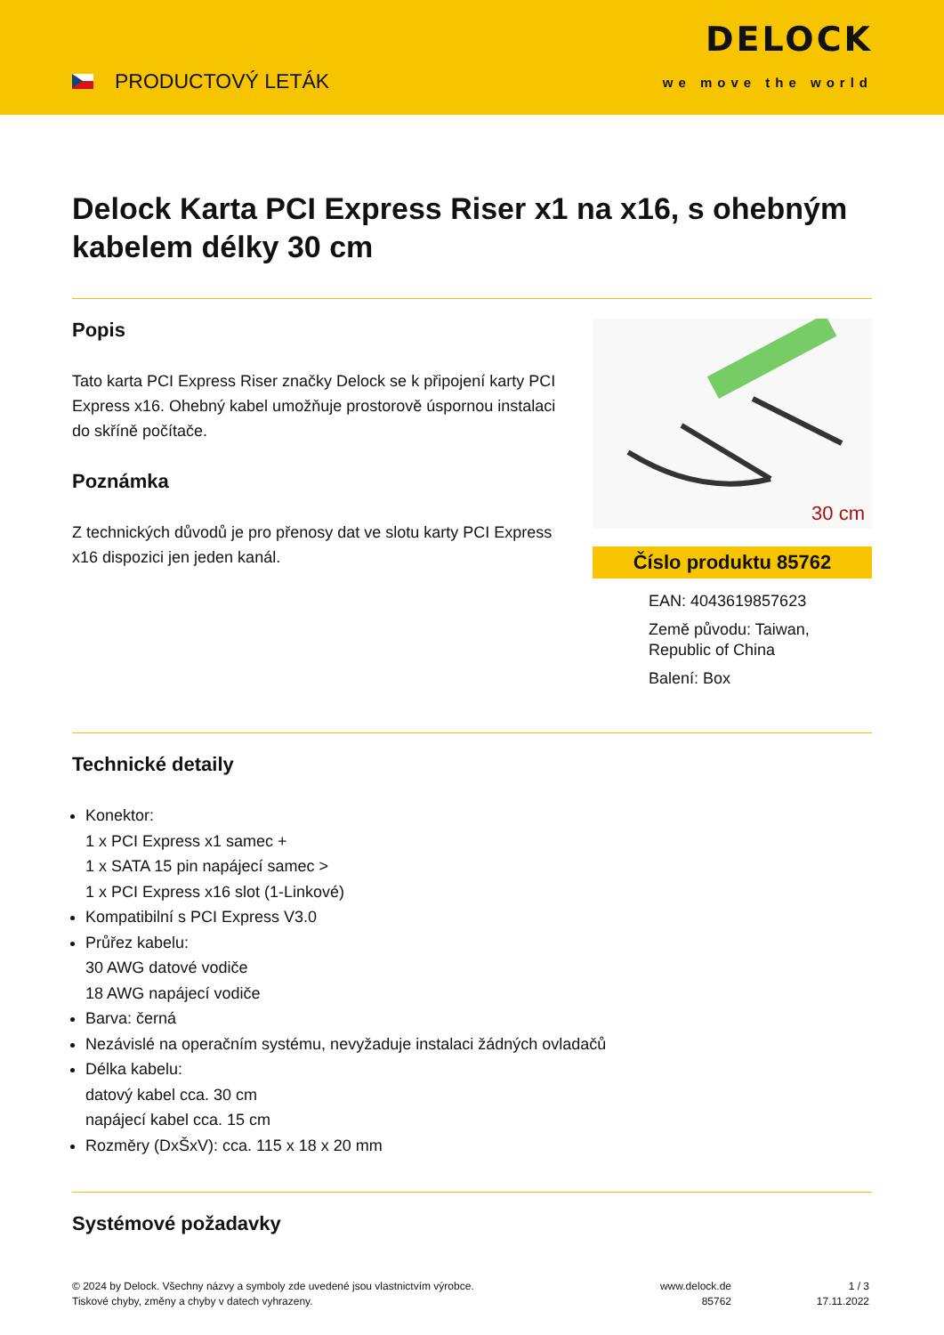PRODUCTOVÝ LETÁK
DELOCK
we move the world
Delock Karta PCI Express Riser x1 na x16, s ohebným kabelem délky 30 cm
Popis
Tato karta PCI Express Riser značky Delock se k připojení karty PCI Express x16. Ohebný kabel umožňuje prostorově úspornou instalaci do skříně počítače.
Poznámka
Z technických důvodů je pro přenosy dat ve slotu karty PCI Express x16 dispozici jen jeden kanál.
30 cm
Číslo produktu 85762
EAN: 4043619857623
Země původu: Taiwan, Republic of China
Balení: Box
Technické detaily
Konektor:
1 x PCI Express x1 samec +
1 x SATA 15 pin napájecí samec >
1 x PCI Express x16 slot (1-Linkové)
Kompatibilní s PCI Express V3.0
Průřez kabelu:
30 AWG datové vodiče
18 AWG napájecí vodiče
Barva: černá
Nezávislé na operačním systému, nevyžaduje instalaci žádných ovladačů
Délka kabelu:
datový kabel cca. 30 cm
napájecí kabel cca. 15 cm
Rozměry (DxŠxV): cca. 115 x 18 x 20 mm
Systémové požadavky
© 2024 by Delock. Všechny názvy a symboly zde uvedené jsou vlastnictvím výrobce.
Tiskové chyby, změny a chyby v datech vyhrazeny.
www.delock.de
85762
1 / 3
17.11.2022